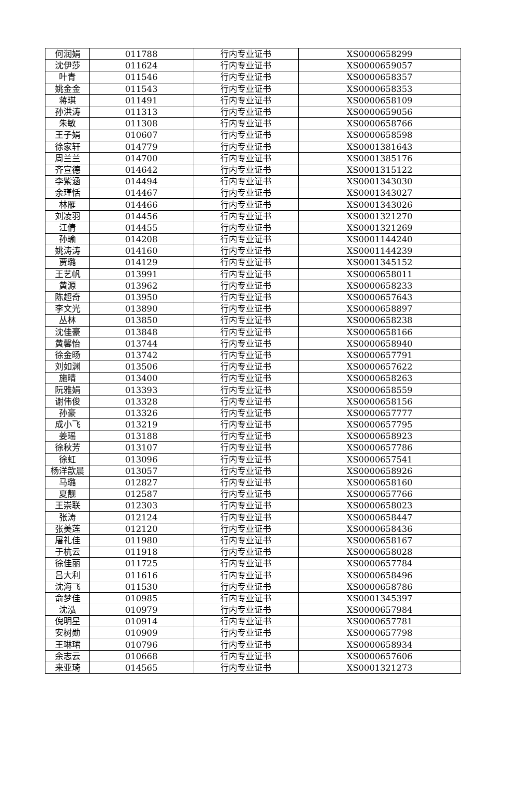| 何润娟 | 011788 | 行内专业证书 | XS0000658299 |
| 沈伊莎 | 011624 | 行内专业证书 | XS0000659057 |
| 叶青 | 011546 | 行内专业证书 | XS0000658357 |
| 姚金金 | 011543 | 行内专业证书 | XS0000658353 |
| 蒋琪 | 011491 | 行内专业证书 | XS0000658109 |
| 孙洪涛 | 011313 | 行内专业证书 | XS0000659056 |
| 朱敏 | 011308 | 行内专业证书 | XS0000658766 |
| 王子娟 | 010607 | 行内专业证书 | XS0000658598 |
| 徐家轩 | 014779 | 行内专业证书 | XS0001381643 |
| 周兰兰 | 014700 | 行内专业证书 | XS0001385176 |
| 齐宣德 | 014642 | 行内专业证书 | XS0001315122 |
| 李紫涵 | 014494 | 行内专业证书 | XS0001343030 |
| 余瑾恬 | 014467 | 行内专业证书 | XS0001343027 |
| 林雁 | 014466 | 行内专业证书 | XS0001343026 |
| 刘凌羽 | 014456 | 行内专业证书 | XS0001321270 |
| 江倩 | 014455 | 行内专业证书 | XS0001321269 |
| 孙瑜 | 014208 | 行内专业证书 | XS0001144240 |
| 姚涛涛 | 014160 | 行内专业证书 | XS0001144239 |
| 贾璐 | 014129 | 行内专业证书 | XS0001345152 |
| 王艺帆 | 013991 | 行内专业证书 | XS0000658011 |
| 黄源 | 013962 | 行内专业证书 | XS0000658233 |
| 陈超奇 | 013950 | 行内专业证书 | XS0000657643 |
| 李文光 | 013890 | 行内专业证书 | XS0000658897 |
| 丛林 | 013850 | 行内专业证书 | XS0000658238 |
| 沈佳豪 | 013848 | 行内专业证书 | XS0000658166 |
| 黄馨怡 | 013744 | 行内专业证书 | XS0000658940 |
| 徐金旸 | 013742 | 行内专业证书 | XS0000657791 |
| 刘如渊 | 013506 | 行内专业证书 | XS0000657622 |
| 施晴 | 013400 | 行内专业证书 | XS0000658263 |
| 阮雅娟 | 013393 | 行内专业证书 | XS0000658559 |
| 谢伟俊 | 013328 | 行内专业证书 | XS0000658156 |
| 孙豪 | 013326 | 行内专业证书 | XS0000657777 |
| 成小飞 | 013219 | 行内专业证书 | XS0000657795 |
| 姜瑶 | 013188 | 行内专业证书 | XS0000658923 |
| 徐秋芳 | 013107 | 行内专业证书 | XS0000657786 |
| 徐虹 | 013096 | 行内专业证书 | XS0000657541 |
| 杨洋歆晨 | 013057 | 行内专业证书 | XS0000658926 |
| 马璐 | 012827 | 行内专业证书 | XS0000658160 |
| 夏靓 | 012587 | 行内专业证书 | XS0000657766 |
| 王崇联 | 012303 | 行内专业证书 | XS0000658023 |
| 张涛 | 012124 | 行内专业证书 | XS0000658447 |
| 张美莲 | 012120 | 行内专业证书 | XS0000658436 |
| 屠礼佳 | 011980 | 行内专业证书 | XS0000658167 |
| 于杭云 | 011918 | 行内专业证书 | XS0000658028 |
| 徐佳丽 | 011725 | 行内专业证书 | XS0000657784 |
| 吕大利 | 011616 | 行内专业证书 | XS0000658496 |
| 沈海飞 | 011530 | 行内专业证书 | XS0000658786 |
| 俞梦佳 | 010985 | 行内专业证书 | XS0001345397 |
| 沈泓 | 010979 | 行内专业证书 | XS0000657984 |
| 倪明星 | 010914 | 行内专业证书 | XS0000657781 |
| 安树勋 | 010909 | 行内专业证书 | XS0000657798 |
| 王琳珺 | 010796 | 行内专业证书 | XS0000658934 |
| 余志云 | 010668 | 行内专业证书 | XS0000657606 |
| 来亚琦 | 014565 | 行内专业证书 | XS0001321273 |